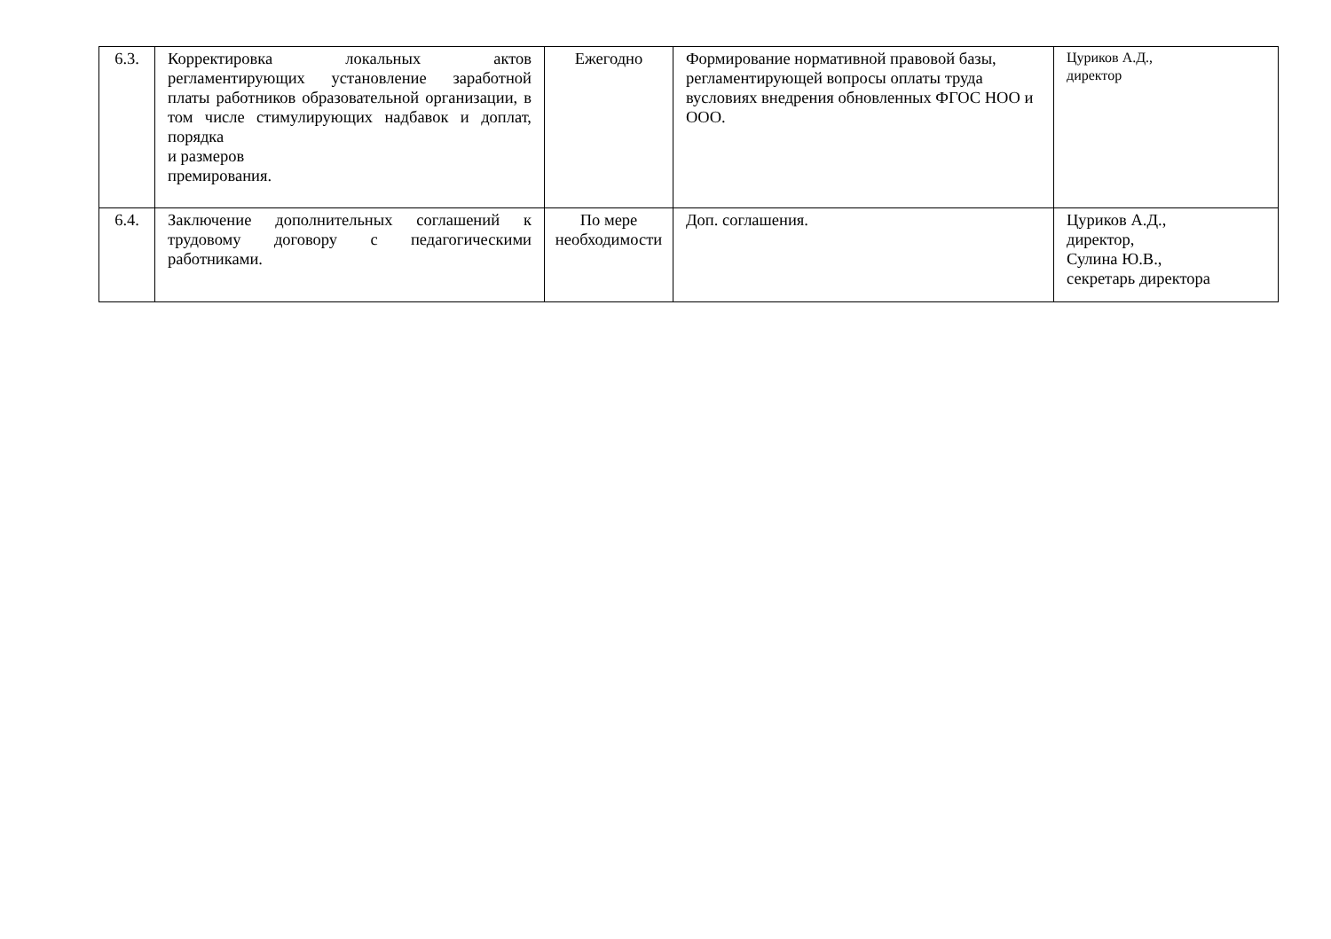| 6.3. | Корректировка локальных актов регламентирующих установление заработной платы работников образовательной организации, в том числе стимулирующих надбавок и доплат, порядка и размеров премирования. | Ежегодно | Формирование нормативной правовой базы, регламентирующей вопросы оплаты труда вусловиях внедрения обновленных ФГОС НОО и ООО. | Цуриков А.Д., директор |
| 6.4. | Заключение дополнительных соглашений к трудовому договору с педагогическими работниками. | По мере необходимости | Доп. соглашения. | Цуриков А.Д., директор, Сулина Ю.В., секретарь директора |